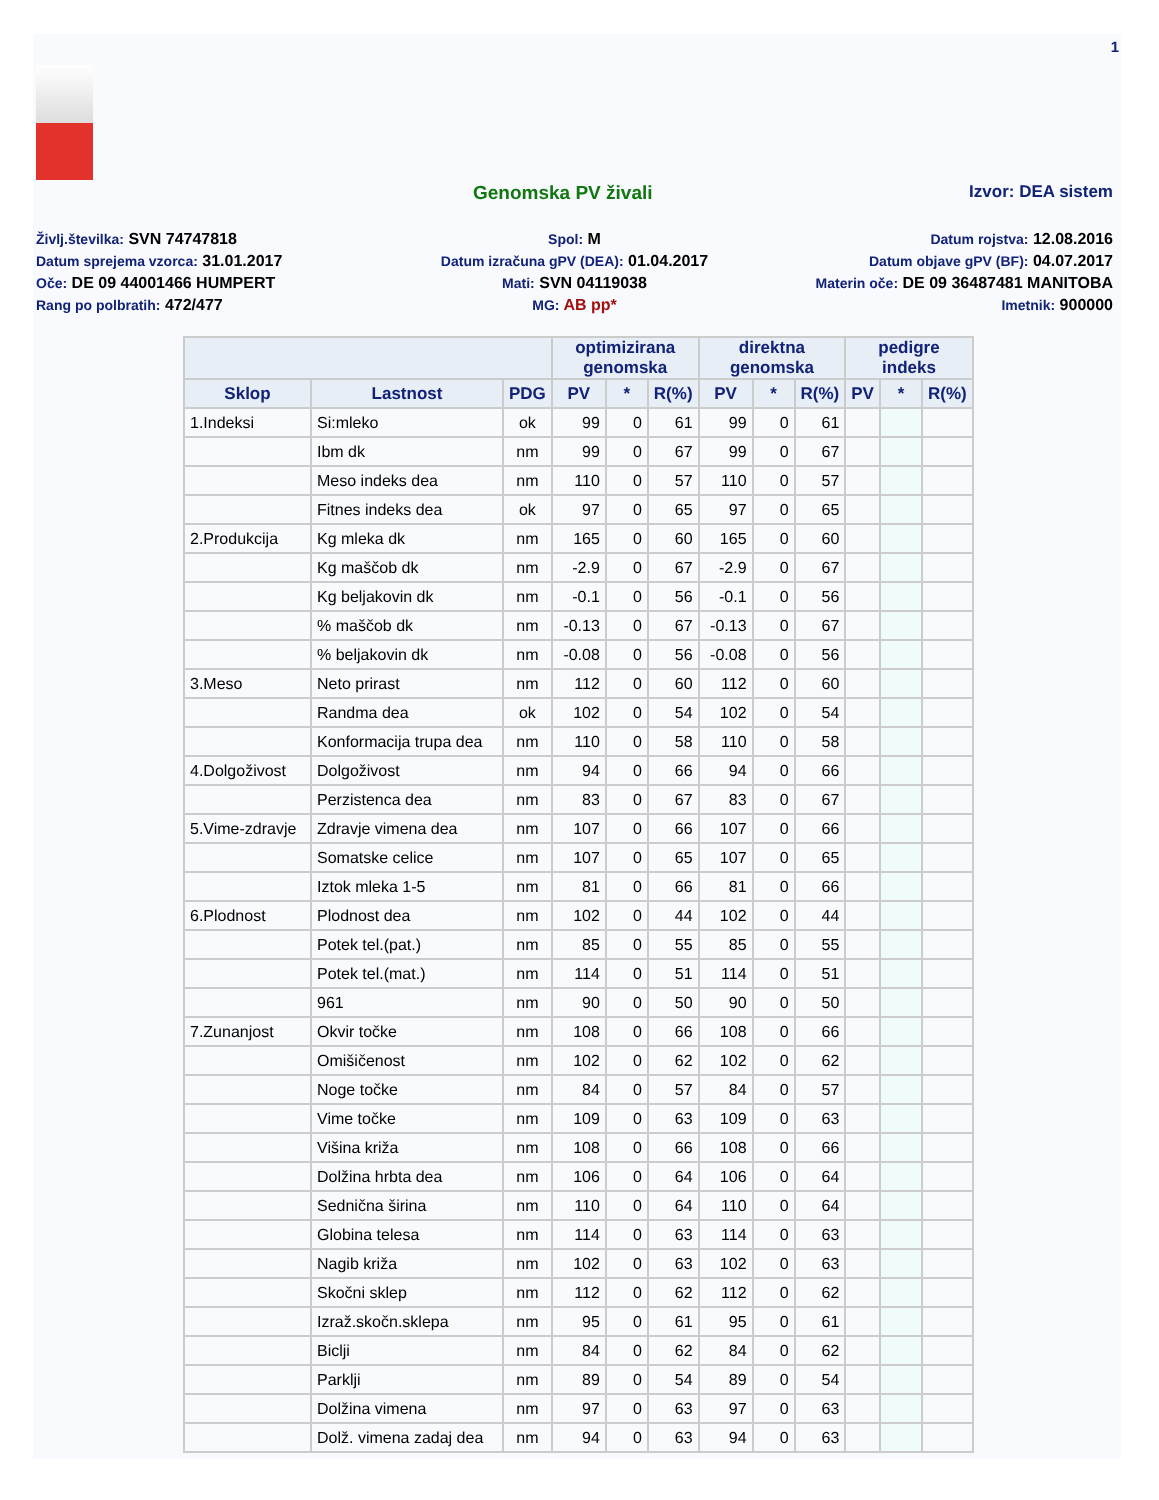1
Genomska PV živali Izvor: DEA sistem
Življ.številka: SVN 74747818
Spol: M
Datum rojstva: 12.08.2016
Datum sprejema vzorca: 31.01.2017
Datum izračuna gPV (DEA): 01.04.2017
Datum objave gPV (BF): 04.07.2017
Oče: DE 09 44001466 HUMPERT
Mati: SVN 04119038
Materin oče: DE 09 36487481 MANITOBA
Rang po polbratih: 472/477
MG: AB pp*
Imetnik: 900000
| | | | optimizirana genomska | | | direktna genomska | | | pedigre indeks | | |
| --- | --- | --- | --- | --- | --- | --- | --- | --- | --- | --- | --- |
| Sklop | Lastnost | PDG | PV | * | R(%) | PV | * | R(%) | PV | * | R(%) |
| 1.Indeksi | Si:mleko | ok | 99 | 0 | 61 | 99 | 0 | 61 | | | |
| | Ibm dk | nm | 99 | 0 | 67 | 99 | 0 | 67 | | | |
| | Meso indeks dea | nm | 110 | 0 | 57 | 110 | 0 | 57 | | | |
| | Fitnes indeks dea | ok | 97 | 0 | 65 | 97 | 0 | 65 | | | |
| 2.Produkcija | Kg mleka dk | nm | 165 | 0 | 60 | 165 | 0 | 60 | | | |
| | Kg maščob dk | nm | -2.9 | 0 | 67 | -2.9 | 0 | 67 | | | |
| | Kg beljakovin dk | nm | -0.1 | 0 | 56 | -0.1 | 0 | 56 | | | |
| | % maščob dk | nm | -0.13 | 0 | 67 | -0.13 | 0 | 67 | | | |
| | % beljakovin dk | nm | -0.08 | 0 | 56 | -0.08 | 0 | 56 | | | |
| 3.Meso | Neto prirast | nm | 112 | 0 | 60 | 112 | 0 | 60 | | | |
| | Randma dea | ok | 102 | 0 | 54 | 102 | 0 | 54 | | | |
| | Konformacija trupa dea | nm | 110 | 0 | 58 | 110 | 0 | 58 | | | |
| 4.Dolgoživost | Dolgoživost | nm | 94 | 0 | 66 | 94 | 0 | 66 | | | |
| | Perzistenca dea | nm | 83 | 0 | 67 | 83 | 0 | 67 | | | |
| 5.Vime-zdravje | Zdravje vimena dea | nm | 107 | 0 | 66 | 107 | 0 | 66 | | | |
| | Somatske celice | nm | 107 | 0 | 65 | 107 | 0 | 65 | | | |
| | Iztok mleka 1-5 | nm | 81 | 0 | 66 | 81 | 0 | 66 | | | |
| 6.Plodnost | Plodnost dea | nm | 102 | 0 | 44 | 102 | 0 | 44 | | | |
| | Potek tel.(pat.) | nm | 85 | 0 | 55 | 85 | 0 | 55 | | | |
| | Potek tel.(mat.) | nm | 114 | 0 | 51 | 114 | 0 | 51 | | | |
| | 961 | nm | 90 | 0 | 50 | 90 | 0 | 50 | | | |
| 7.Zunanjost | Okvir točke | nm | 108 | 0 | 66 | 108 | 0 | 66 | | | |
| | Omišičenost | nm | 102 | 0 | 62 | 102 | 0 | 62 | | | |
| | Noge točke | nm | 84 | 0 | 57 | 84 | 0 | 57 | | | |
| | Vime točke | nm | 109 | 0 | 63 | 109 | 0 | 63 | | | |
| | Višina križa | nm | 108 | 0 | 66 | 108 | 0 | 66 | | | |
| | Dolžina hrbta dea | nm | 106 | 0 | 64 | 106 | 0 | 64 | | | |
| | Sednična širina | nm | 110 | 0 | 64 | 110 | 0 | 64 | | | |
| | Globina telesa | nm | 114 | 0 | 63 | 114 | 0 | 63 | | | |
| | Nagib križa | nm | 102 | 0 | 63 | 102 | 0 | 63 | | | |
| | Skočni sklep | nm | 112 | 0 | 62 | 112 | 0 | 62 | | | |
| | Izraž.skočn.sklepa | nm | 95 | 0 | 61 | 95 | 0 | 61 | | | |
| | Biclji | nm | 84 | 0 | 62 | 84 | 0 | 62 | | | |
| | Parklji | nm | 89 | 0 | 54 | 89 | 0 | 54 | | | |
| | Dolžina vimena | nm | 97 | 0 | 63 | 97 | 0 | 63 | | | |
| | Dolž. vimena zadaj dea | nm | 94 | 0 | 63 | 94 | 0 | 63 | | | |